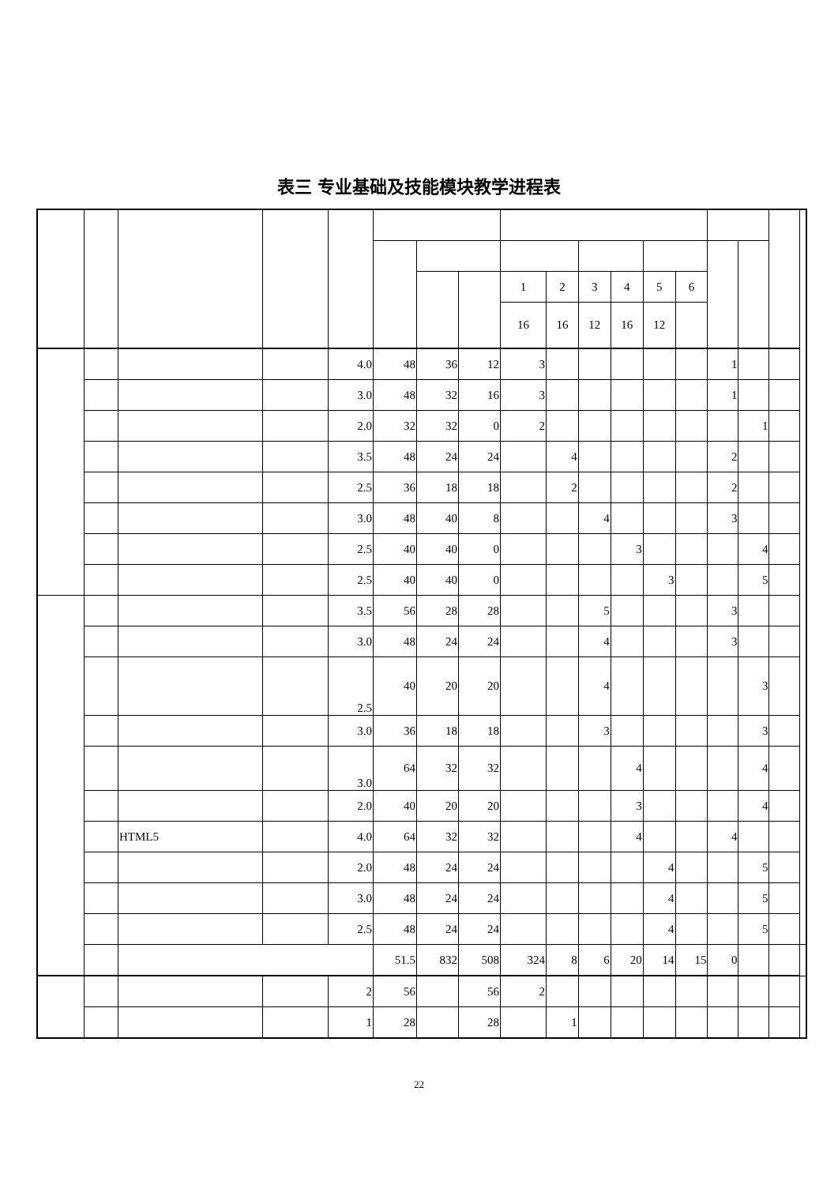表三 专业基础及技能模块教学进程表
| | | | | | | | | 1 | 2 | 3 | 4 | 5 | 6 | | | | |
| --- | --- | --- | --- | --- | --- | --- | --- | --- | --- | --- | --- | --- | --- | --- | --- | --- | --- |
| | | | | | | | | 16 | 16 | 12 | 16 | 12 | | | | | |
| | | | | 4.0 | 48 | 36 | 12 | 3 | | | | | | 1 | | | |
| | | | | 3.0 | 48 | 32 | 16 | 3 | | | | | | 1 | | | |
| | | | | 2.0 | 32 | 32 | 0 | 2 | | | | | | | 1 | | |
| | | | | 3.5 | 48 | 24 | 24 | | 4 | | | | | 2 | | | |
| | | | | 2.5 | 36 | 18 | 18 | | 2 | | | | | 2 | | | |
| | | | | 3.0 | 48 | 40 | 8 | | | 4 | | | | 3 | | | |
| | | | | 2.5 | 40 | 40 | 0 | | | | 3 | | | | 4 | | |
| | | | | 2.5 | 40 | 40 | 0 | | | | | 3 | | | 5 | | |
| | | | | 3.5 | 56 | 28 | 28 | | | 5 | | | | 3 | | | |
| | | | | 3.0 | 48 | 24 | 24 | | | 4 | | | | 3 | | | |
| | | | | 2.5 | 40 | 20 | 20 | | | 4 | | | | | 3 | | |
| | | | | 3.0 | 36 | 18 | 18 | | | 3 | | | | | 3 | | |
| | | | | 3.0 | 64 | 32 | 32 | | | | 4 | | | | 4 | | |
| | | | | 2.0 | 40 | 20 | 20 | | | | 3 | | | | 4 | | |
| | | HTML5 | | 4.0 | 64 | 32 | 32 | | | | 4 | | | 4 | | | |
| | | | | 2.0 | 48 | 24 | 24 | | | | | 4 | | | 5 | | |
| | | | | 3.0 | 48 | 24 | 24 | | | | | 4 | | | 5 | | |
| | | | | 2.5 | 48 | 24 | 24 | | | | | 4 | | | 5 | | |
| | | | | | 51.5 | 832 | 508 | 324 | 8 | 6 | 20 | 14 | 15 | 0 | | | |
| | | | | 2 | 56 | | 56 | 2 | | | | | | | | | |
| | | | | 1 | 28 | | 28 | | 1 | | | | | | | | |
22